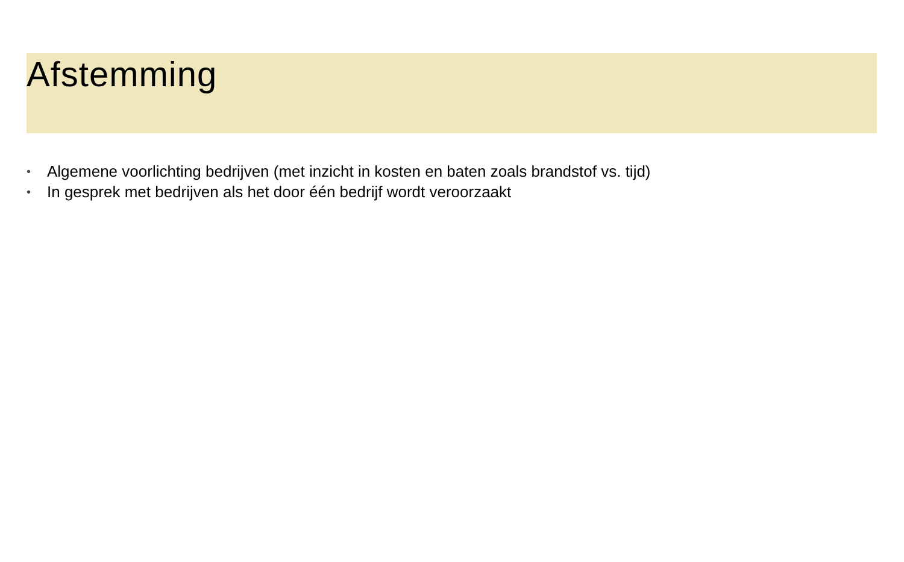Afstemming
• Algemene voorlichting bedrijven (met inzicht in kosten en baten zoals brandstof vs. tijd)
• In gesprek met bedrijven als het door één bedrijf wordt veroorzaakt